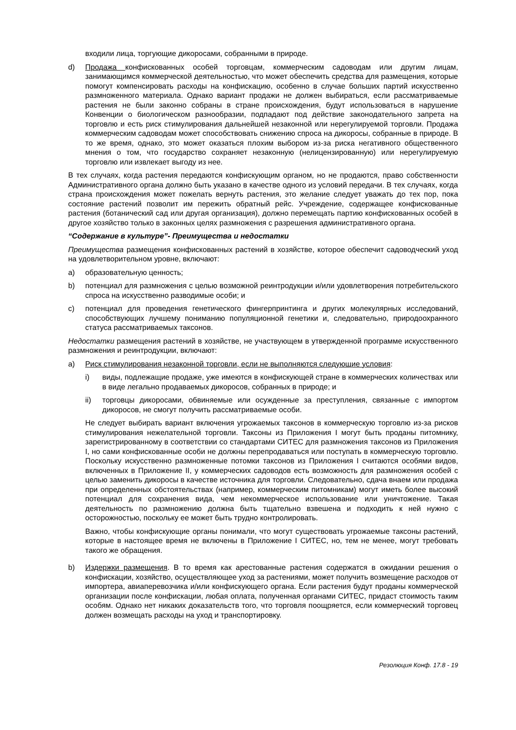входили лица, торгующие дикоросами, собранными в природе.
d) Продажа конфискованных особей торговцам, коммерческим садоводам или другим лицам, занимающимся коммерческой деятельностью, что может обеспечить средства для размещения, которые помогут компенсировать расходы на конфискацию, особенно в случае больших партий искусственно размноженного материала. Однако вариант продажи не должен выбираться, если рассматриваемые растения не были законно собраны в стране происхождения, будут использоваться в нарушение Конвенции о биологическом разнообразии, подпадают под действие законодательного запрета на торговлю и есть риск стимулирования дальнейшей незаконной или нерегулируемой торговли. Продажа коммерческим садоводам может способствовать снижению спроса на дикоросы, собранные в природе. В то же время, однако, это может оказаться плохим выбором из-за риска негативного общественного мнения о том, что государство сохраняет незаконную (нелицензированную) или нерегулируемую торговлю или извлекает выгоду из нее.
В тех случаях, когда растения передаются конфискующим органом, но не продаются, право собственности Административного органа должно быть указано в качестве одного из условий передачи. В тех случаях, когда страна происхождения может пожелать вернуть растения, это желание следует уважать до тех пор, пока состояние растений позволит им пережить обратный рейс. Учреждение, содержащее конфискованные растения (ботанический сад или другая организация), должно перемещать партию конфискованных особей в другое хозяйство только в законных целях размножения с разрешения административного органа.
“Содержание в культуре”- Преимущества и недостатки
Преимущества размещения конфискованных растений в хозяйстве, которое обеспечит садоводческий уход на удовлетворительном уровне, включают:
a) образовательную ценность;
b) потенциал для размножения с целью возможной реинтродукции и/или удовлетворения потребительского спроса на искусственно разводимые особи; и
c) потенциал для проведения генетического фингерпринтинга и других молекулярных исследований, способствующих лучшему пониманию популяционной генетики и, следовательно, природоохранного статуса рассматриваемых таксонов.
Недостатки размещения растений в хозяйстве, не участвующем в утвержденной программе искусственного размножения и реинтродукции, включают:
a) Риск стимулирования незаконной торговли, если не выполняются следующие условия:
i) виды, подлежащие продаже, уже имеются в конфискующей стране в коммерческих количествах или в виде легально продаваемых дикоросов, собранных в природе; и
ii) торговцы дикоросами, обвиняемые или осужденные за преступления, связанные с импортом дикоросов, не смогут получить рассматриваемые особи.
Не следует выбирать вариант включения угрожаемых таксонов в коммерческую торговлю из-за рисков стимулирования нежелательной торговли. Таксоны из Приложения I могут быть проданы питомнику, зарегистрированному в соответствии со стандартами СИТЕС для размножения таксонов из Приложения I, но сами конфискованные особи не должны перепродаваться или поступать в коммерческую торговлю. Поскольку искусственно размноженные потомки таксонов из Приложения I считаются особями видов, включенных в Приложение II, у коммерческих садоводов есть возможность для размножения особей с целью заменить дикоросы в качестве источника для торговли. Следовательно, сдача внаем или продажа при определенных обстоятельствах (например, коммерческим питомникам) могут иметь более высокий потенциал для сохранения вида, чем некоммерческое использование или уничтожение. Такая деятельность по размножению должна быть тщательно взвешена и подходить к ней нужно с осторожностью, поскольку ее может быть трудно контролировать.
Важно, чтобы конфискующие органы понимали, что могут существовать угрожаемые таксоны растений, которые в настоящее время не включены в Приложение I СИТЕС, но, тем не менее, могут требовать такого же обращения.
b) Издержки размещения. В то время как арестованные растения содержатся в ожидании решения о конфискации, хозяйство, осуществляющее уход за растениями, может получить возмещение расходов от импортера, авиаперевозчика и/или конфискующего органа. Если растения будут проданы коммерческой организации после конфискации, любая оплата, полученная органами СИТЕС, придаст стоимость таким особям. Однако нет никаких доказательств того, что торговля поощряется, если коммерческий торговец должен возмещать расходы на уход и транспортировку.
Резолюция Конф. 17.8 - 19